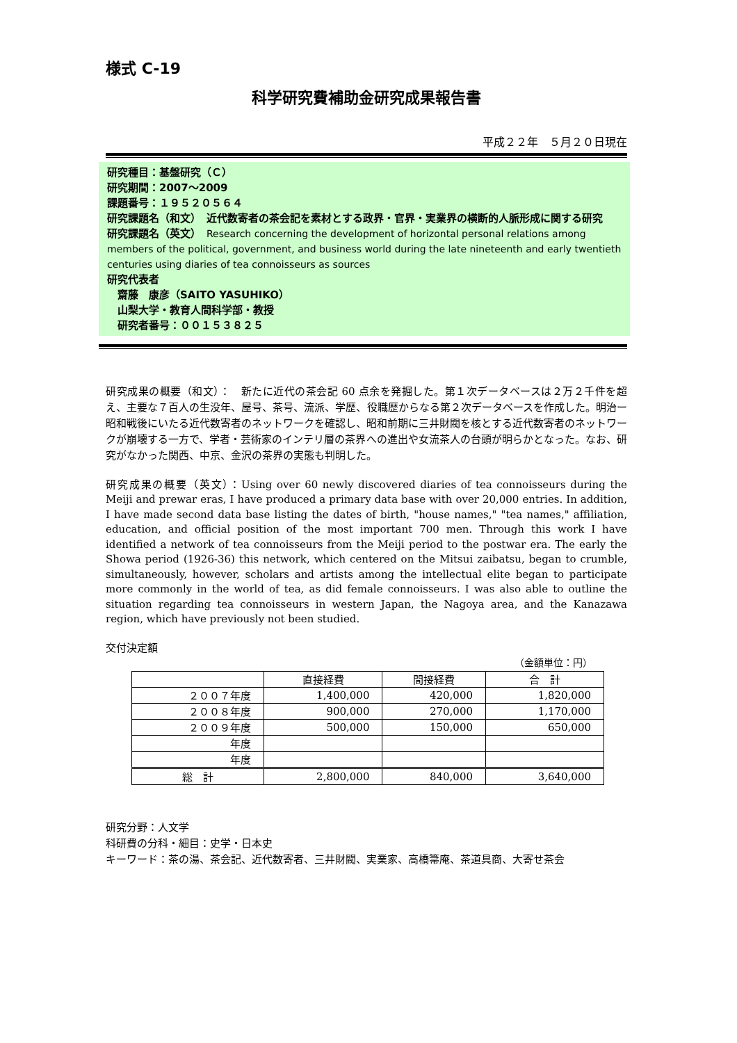様式 C-19
科学研究費補助金研究成果報告書
平成２２年　５月２０日現在
研究種目：基盤研究（Ｃ）
研究期間：2007～2009
課題番号：１９５２０５６４
研究課題名（和文）　近代数寄者の茶会記を素材とする政界・官界・実業界の横断的人脈形成に関する研究
研究課題名（英文）　Research concerning the development of horizontal personal relations among members of the political, government, and business world during the late nineteenth and early twentieth centuries using diaries of tea connoisseurs as sources
研究代表者
　齋藤　康彦（SAITO YASUHIKO）
　山梨大学・教育人間科学部・教授
　研究者番号：００１５３８２５
研究成果の概要（和文）：　新たに近代の茶会記 60 点余を発掘した。第１次データベースは２万２千件を超え、主要な７百人の生没年、屋号、茶号、流派、学歴、役職歴からなる第２次データベースを作成した。明治ー昭和戦後にいたる近代数寄者のネットワークを確認し、昭和前期に三井財閥を核とする近代数寄者のネットワークが崩壊する一方で、学者・芸術家のインテリ層の茶界への進出や女流茶人の台頭が明らかとなった。なお、研究がなかった関西、中京、金沢の茶界の実態も判明した。
研究成果の概要（英文）：Using over 60 newly discovered diaries of tea connoisseurs during the Meiji and prewar eras, I have produced a primary data base with over 20,000 entries. In addition, I have made second data base listing the dates of birth, "house names," "tea names," affiliation, education, and official position of the most important 700 men. Through this work I have identified a network of tea connoisseurs from the Meiji period to the postwar era. The early the Showa period (1926-36) this network, which centered on the Mitsui zaibatsu, began to crumble, simultaneously, however, scholars and artists among the intellectual elite began to participate more commonly in the world of tea, as did female connoisseurs. I was also able to outline the situation regarding tea connoisseurs in western Japan, the Nagoya area, and the Kanazawa region, which have previously not been studied.
交付決定額
（金額単位：円）
| | 直接経費 | 間接経費 | 合 計 |
| --- | --- | --- | --- |
| ２００７年度 | 1,400,000 | 420,000 | 1,820,000 |
| ２００８年度 | 900,000 | 270,000 | 1,170,000 |
| ２００９年度 | 500,000 | 150,000 | 650,000 |
| 年度 | | | |
| 年度 | | | |
| 総 計 | 2,800,000 | 840,000 | 3,640,000 |
研究分野：人文学
科研費の分科・細目：史学・日本史
キーワード：茶の湯、茶会記、近代数寄者、三井財閥、実業家、高橋箒庵、茶道具商、大寄せ茶会